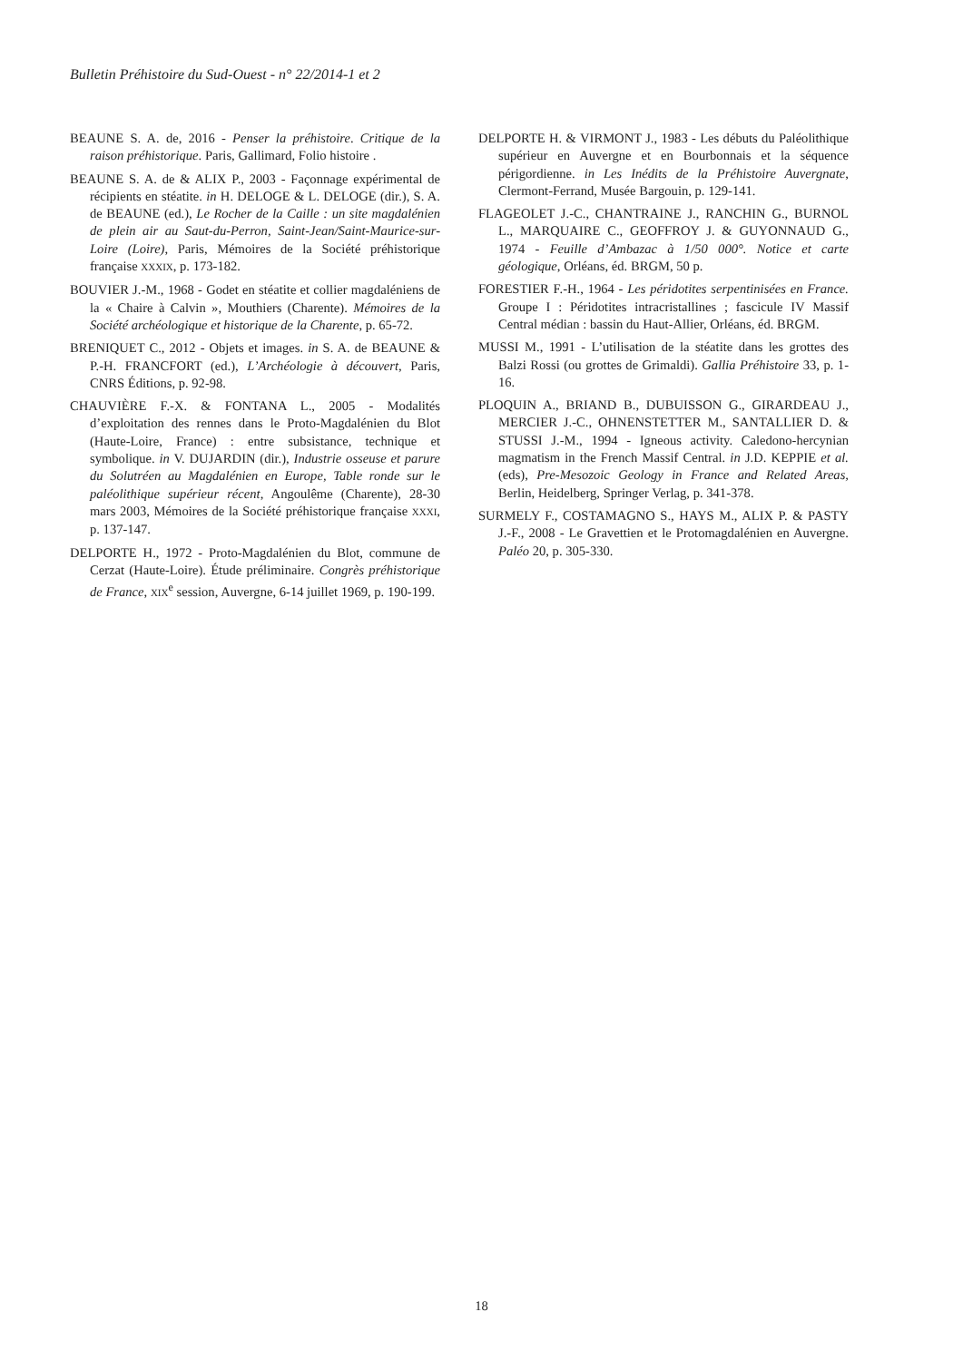Bulletin Préhistoire du Sud-Ouest - n° 22/2014-1 et 2
BEAUNE S. A. de, 2016 - Penser la préhistoire. Critique de la raison préhistorique. Paris, Gallimard, Folio histoire .
BEAUNE S. A. de & ALIX P., 2003 - Façonnage expérimental de récipients en stéatite. in H. DELOGE & L. DELOGE (dir.), S. A. de BEAUNE (ed.), Le Rocher de la Caille : un site magdalénien de plein air au Saut-du-Perron, Saint-Jean/Saint-Maurice-sur-Loire (Loire), Paris, Mémoires de la Société préhistorique française XXXIX, p. 173-182.
BOUVIER J.-M., 1968 - Godet en stéatite et collier magdaléniens de la « Chaire à Calvin », Mouthiers (Charente). Mémoires de la Société archéologique et historique de la Charente, p. 65-72.
BRENIQUET C., 2012 - Objets et images. in S. A. de BEAUNE & P.-H. FRANCFORT (ed.), L’Archéologie à découvert, Paris, CNRS Éditions, p. 92-98.
CHAUVIÈRE F.-X. & FONTANA L., 2005 - Modalités d’exploitation des rennes dans le Proto-Magdalénien du Blot (Haute-Loire, France) : entre subsistance, technique et symbolique. in V. DUJARDIN (dir.), Industrie osseuse et parure du Solutréen au Magdalénien en Europe, Table ronde sur le paléolithique supérieur récent, Angoulême (Charente), 28-30 mars 2003, Mémoires de la Société préhistorique française XXXI, p. 137-147.
DELPORTE H., 1972 - Proto-Magdalénien du Blot, commune de Cerzat (Haute-Loire). Étude préliminaire. Congrès préhistorique de France, XIX<sup>e</sup> session, Auvergne, 6-14 juillet 1969, p. 190-199.
DELPORTE H. & VIRMONT J., 1983 - Les débuts du Paléolithique supérieur en Auvergne et en Bourbonnais et la séquence périgordienne. in Les Inédits de la Préhistoire Auvergnate, Clermont-Ferrand, Musée Bargouin, p. 129-141.
FLAGEOLET J.-C., CHANTRAINE J., RANCHIN G., BURNOL L., MARQUAIRE C., GEOFFROY J. & GUYONNAUD G., 1974 - Feuille d’Ambazac à 1/50 000°. Notice et carte géologique, Orléans, éd. BRGM, 50 p.
FORESTIER F.-H., 1964 - Les péridotites serpentinisées en France. Groupe I : Péridotites intracristallines ; fascicule IV Massif Central médian : bassin du Haut-Allier, Orléans, éd. BRGM.
MUSSI M., 1991 - L’utilisation de la stéatite dans les grottes des Balzi Rossi (ou grottes de Grimaldi). Gallia Préhistoire 33, p. 1-16.
PLOQUIN A., BRIAND B., DUBUISSON G., GIRARDEAU J., MERCIER J.-C., OHNENSTETTER M., SANTALLIER D. & STUSSI J.-M., 1994 - Igneous activity. Caledono-hercynian magmatism in the French Massif Central. in J.D. KEPPIE et al. (eds), Pre-Mesozoic Geology in France and Related Areas, Berlin, Heidelberg, Springer Verlag, p. 341-378.
SURMELY F., COSTAMAGNO S., HAYS M., ALIX P. & PASTY J.-F., 2008 - Le Gravettien et le Protomagdalénien en Auvergne. Paléo 20, p. 305-330.
18